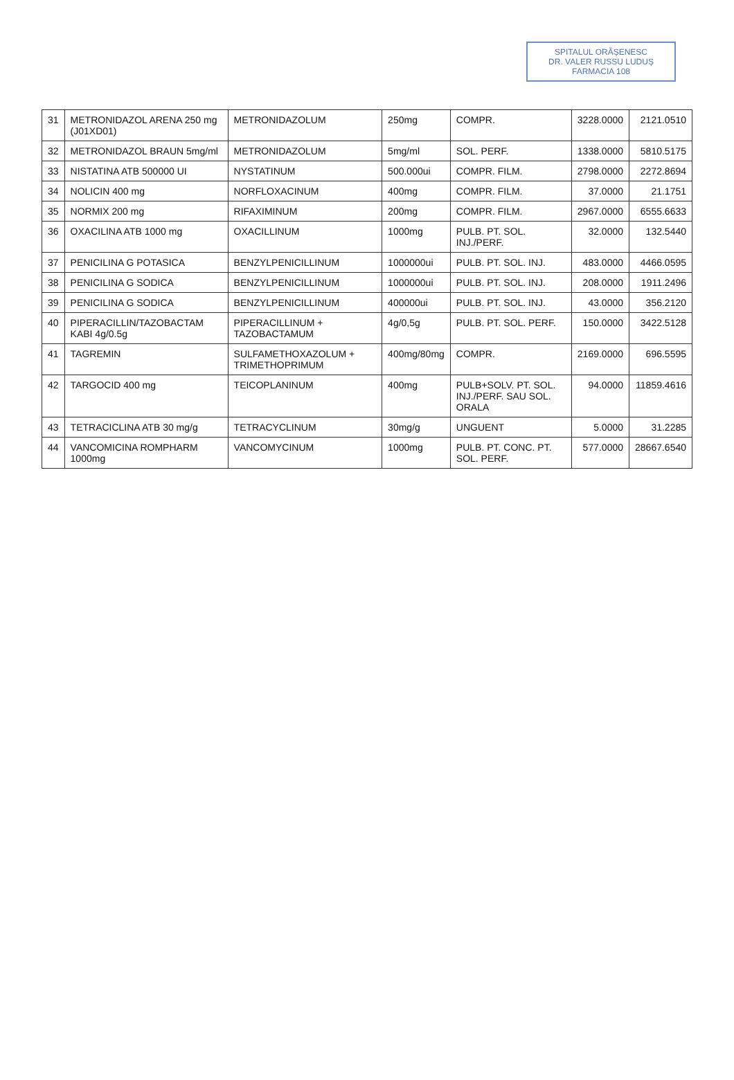SPITALUL ORĂȘENESC
DR. VALER RUSSU LUDUȘ
FARMACIA 108
| 31 | METRONIDAZOL ARENA 250 mg (J01XD01) | METRONIDAZOLUM | 250mg | COMPR. | 3228.0000 | 2121.0510 |
| 32 | METRONIDAZOL BRAUN 5mg/ml | METRONIDAZOLUM | 5mg/ml | SOL. PERF. | 1338.0000 | 5810.5175 |
| 33 | NISTATINA ATB 500000 UI | NYSTATINUM | 500.000ui | COMPR. FILM. | 2798.0000 | 2272.8694 |
| 34 | NOLICIN 400 mg | NORFLOXACINUM | 400mg | COMPR. FILM. | 37.0000 | 21.1751 |
| 35 | NORMIX 200 mg | RIFAXIMINUM | 200mg | COMPR. FILM. | 2967.0000 | 6555.6633 |
| 36 | OXACILINA ATB 1000 mg | OXACILLINUM | 1000mg | PULB. PT. SOL. INJ./PERF. | 32.0000 | 132.5440 |
| 37 | PENICILINA G POTASICA | BENZYLPENICILLINUM | 1000000ui | PULB. PT. SOL. INJ. | 483.0000 | 4466.0595 |
| 38 | PENICILINA G SODICA | BENZYLPENICILLINUM | 1000000ui | PULB. PT. SOL. INJ. | 208.0000 | 1911.2496 |
| 39 | PENICILINA G SODICA | BENZYLPENICILLINUM | 400000ui | PULB. PT. SOL. INJ. | 43.0000 | 356.2120 |
| 40 | PIPERACILLIN/TAZOBACTAM KABI 4g/0.5g | PIPERACILLINUM + TAZOBACTAMUM | 4g/0,5g | PULB. PT. SOL. PERF. | 150.0000 | 3422.5128 |
| 41 | TAGREMIN | SULFAMETHOXAZOLUM + TRIMETHOPRIMUM | 400mg/80mg | COMPR. | 2169.0000 | 696.5595 |
| 42 | TARGOCID 400 mg | TEICOPLANINUM | 400mg | PULB+SOLV. PT. SOL. INJ./PERF. SAU SOL. ORALA | 94.0000 | 11859.4616 |
| 43 | TETRACICLINA ATB 30 mg/g | TETRACYCLINUM | 30mg/g | UNGUENT | 5.0000 | 31.2285 |
| 44 | VANCOMICINA ROMPHARM 1000mg | VANCOMYCINUM | 1000mg | PULB. PT. CONC. PT. SOL. PERF. | 577.0000 | 28667.6540 |